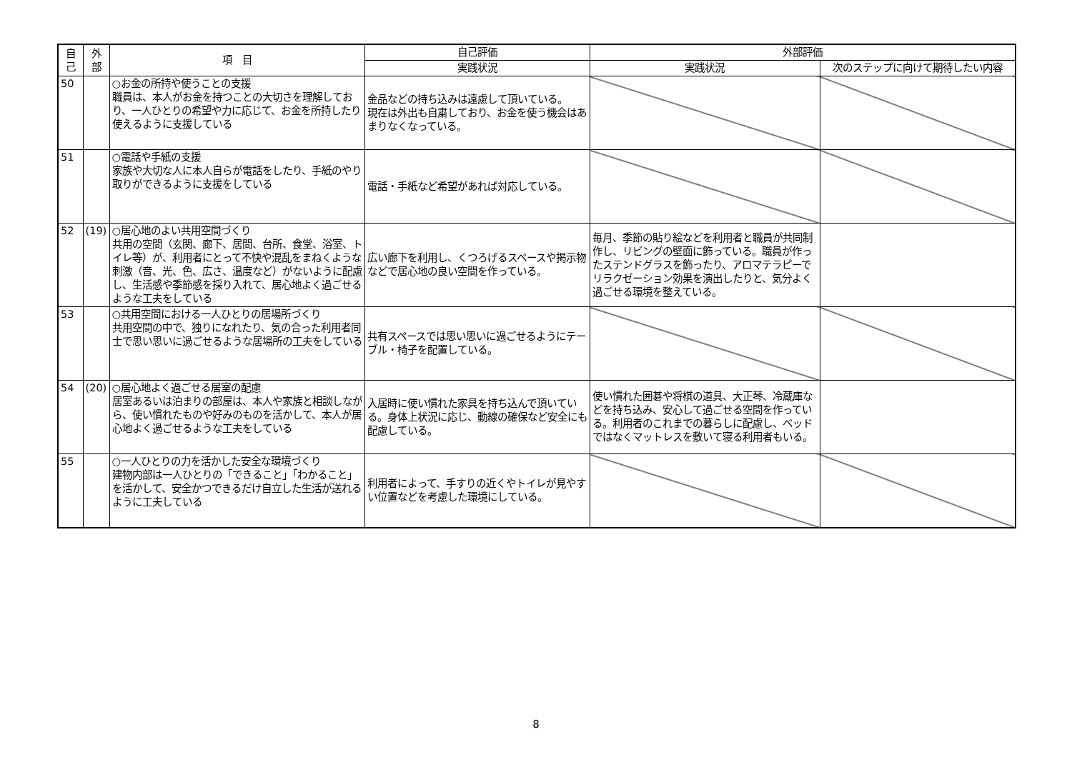| 自 己 | 外 部 | 項 目 | 自己評価 | 外部評価 | |
| --- | --- | --- | --- | --- | --- |
| | | | 実践状況 | 実践状況 | 次のステップに向けて期待したい内容 |
| 50 | | ○お金の所持や使うことの支援 職員は、本人がお金を持つことの大切さを理解しており、一人ひとりの希望や力に応じて、お金を所持したり使えるように支援している | 金品などの持ち込みは遠慮して頂いている。 現在は外出も自粛しており、お金を使う機会はあまりなくなっている。 | | |
| 51 | | ○電話や手紙の支援 家族や大切な人に本人自らが電話をしたり、手紙のやり取りができるように支援をしている | 電話・手紙など希望があれば対応している。 | | |
| 52 | (19) | ○居心地のよい共用空間づくり 共用の空間（玄関、廊下、居間、台所、食堂、浴室、トイレ等）が、利用者にとって不快や混乱をまねくような刺激（音、光、色、広さ、温度など）がないように配慮し、生活感や季節感を採り入れて、居心地よく過ごせるような工夫をしている | 広い廊下を利用し、くつろげるスペースや掲示物などで居心地の良い空間を作っている。 | 毎月、季節の貼り絵などを利用者と職員が共同制作し、リビングの壁面に飾っている。職員が作ったステンドグラスを飾ったり、アロマテラピーでリラクゼーション効果を演出したりと、気分よく過ごせる環境を整えている。 | |
| 53 | | ○共用空間における一人ひとりの居場所づくり 共用空間の中で、独りになれたり、気の合った利用者同士で思い思いに過ごせるような居場所の工夫をしている | 共有スペースでは思い思いに過ごせるようにテーブル・椅子を配置している。 | | |
| 54 | (20) | ○居心地よく過ごせる居室の配慮 居室あるいは泊まりの部屋は、本人や家族と相談しながら、使い慣れたものや好みのものを活かして、本人が居心地よく過ごせるような工夫をしている | 入居時に使い慣れた家具を持ち込んで頂いている。身体上状況に応じ、動線の確保など安全にも配慮している。 | 使い慣れた囲碁や将棋の道具、大正琴、冷蔵庫などを持ち込み、安心して過ごせる空間を作っている。利用者のこれまでの暮らしに配慮し、ベッドではなくマットレスを敷いて寝る利用者もいる。 | |
| 55 | | ○一人ひとりの力を活かした安全な環境づくり 建物内部は一人ひとりの「できること」「わかること」を活かして、安全かつできるだけ自立した生活が送れるように工夫している | 利用者によって、手すりの近くやトイレが見やすい位置などを考慮した環境にしている。 | | |
8